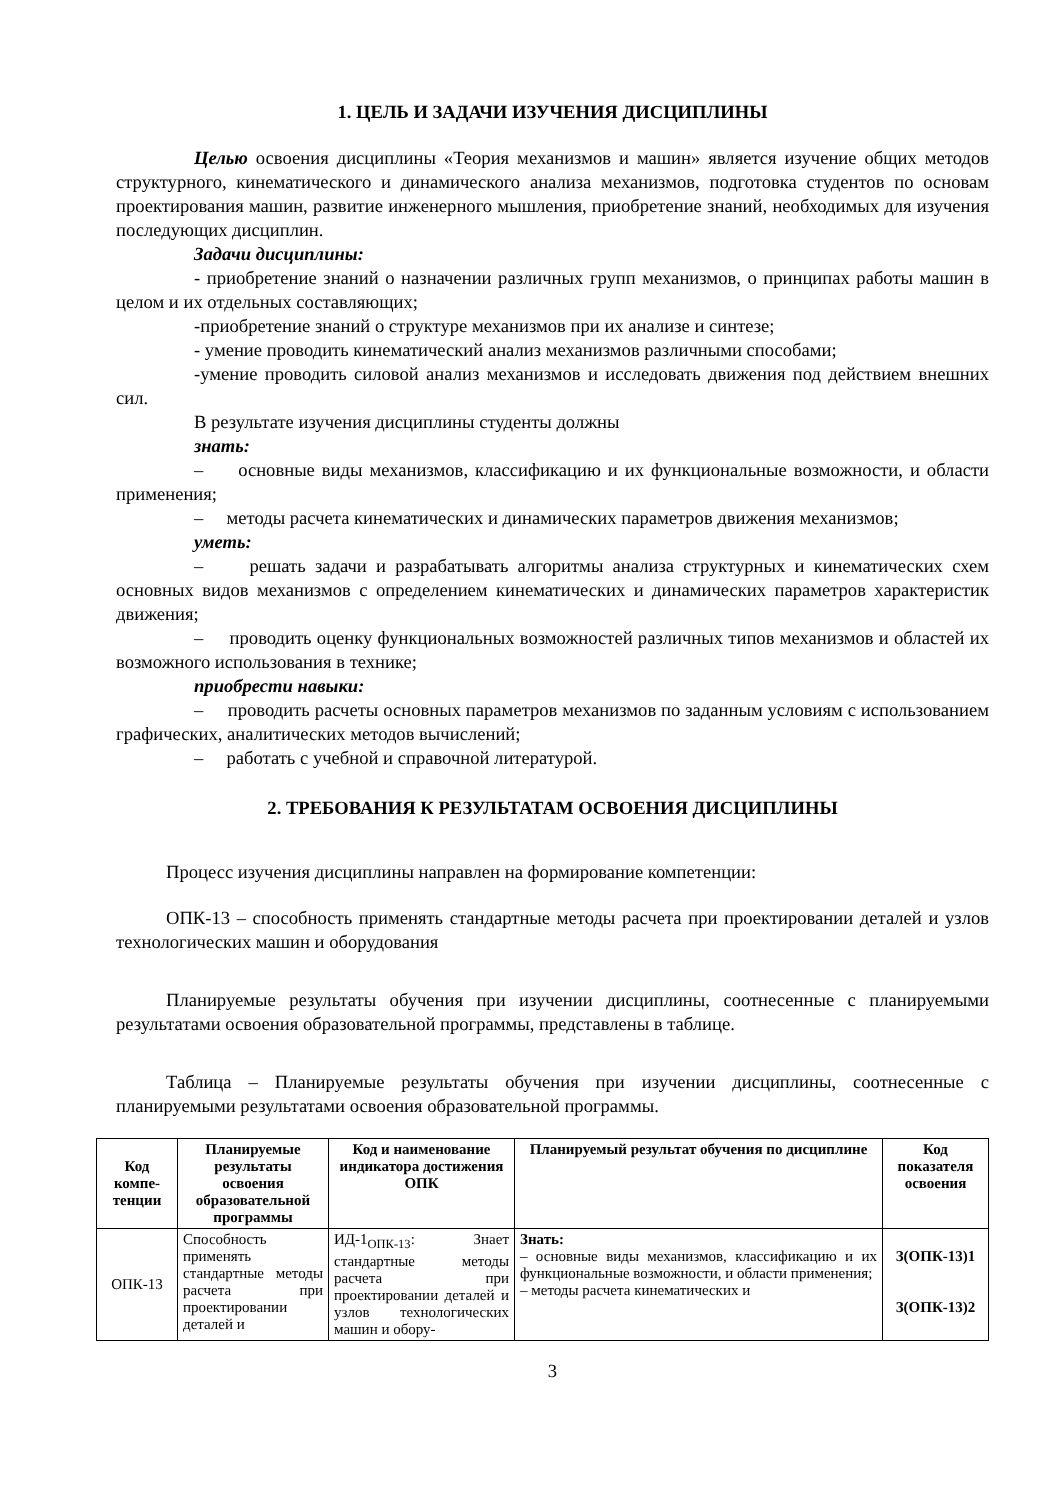1. ЦЕЛЬ И ЗАДАЧИ ИЗУЧЕНИЯ ДИСЦИПЛИНЫ
Целью освоения дисциплины «Теория механизмов и машин» является изучение общих методов структурного, кинематического и динамического анализа механизмов, подготовка студентов по основам проектирования машин, развитие инженерного мышления, приобретение знаний, необходимых для изучения последующих дисциплин.
Задачи дисциплины:
- приобретение знаний о назначении различных групп механизмов, о принципах работы машин в целом и их отдельных составляющих;
-приобретение знаний о структуре механизмов при их анализе и синтезе;
- умение проводить кинематический анализ механизмов различными способами;
-умение проводить силовой анализ механизмов и исследовать движения под действием внешних сил.
В результате изучения дисциплины студенты должны
знать:
– основные виды механизмов, классификацию и их функциональные возможности, и области применения;
– методы расчета кинематических и динамических параметров движения механизмов;
уметь:
– решать задачи и разрабатывать алгоритмы анализа структурных и кинематических схем основных видов механизмов с определением кинематических и динамических параметров характеристик движения;
– проводить оценку функциональных возможностей различных типов механизмов и областей их возможного использования в технике;
приобрести навыки:
– проводить расчеты основных параметров механизмов по заданным условиям с использованием графических, аналитических методов вычислений;
– работать с учебной и справочной литературой.
2. ТРЕБОВАНИЯ К РЕЗУЛЬТАТАМ ОСВОЕНИЯ ДИСЦИПЛИНЫ
Процесс изучения дисциплины направлен на формирование компетенции:
ОПК-13 – способность применять стандартные методы расчета при проектировании деталей и узлов технологических машин и оборудования
Планируемые результаты обучения при изучении дисциплины, соотнесенные с планируемыми результатами освоения образовательной программы, представлены в таблице.
Таблица – Планируемые результаты обучения при изучении дисциплины, соотнесенные с планируемыми результатами освоения образовательной программы.
| Код компе-тенции | Планируемые результаты освоения образовательной программы | Код и наименование индикатора достижения ОПК | Планируемый результат обучения по дисциплине | Код показателя освоения |
| --- | --- | --- | --- | --- |
| ОПК-13 | Способность применять стандартные методы расчета при проектировании деталей и | ИД-1<sub>ОПК-13</sub>: Знает стандартные методы расчета при проектировании деталей и узлов технологических машин и обору- | Знать: – основные виды механизмов, классификацию и их функциональные возможности, и области применения; – методы расчета кинематических и | З(ОПК-13)1 З(ОПК-13)2 |
3